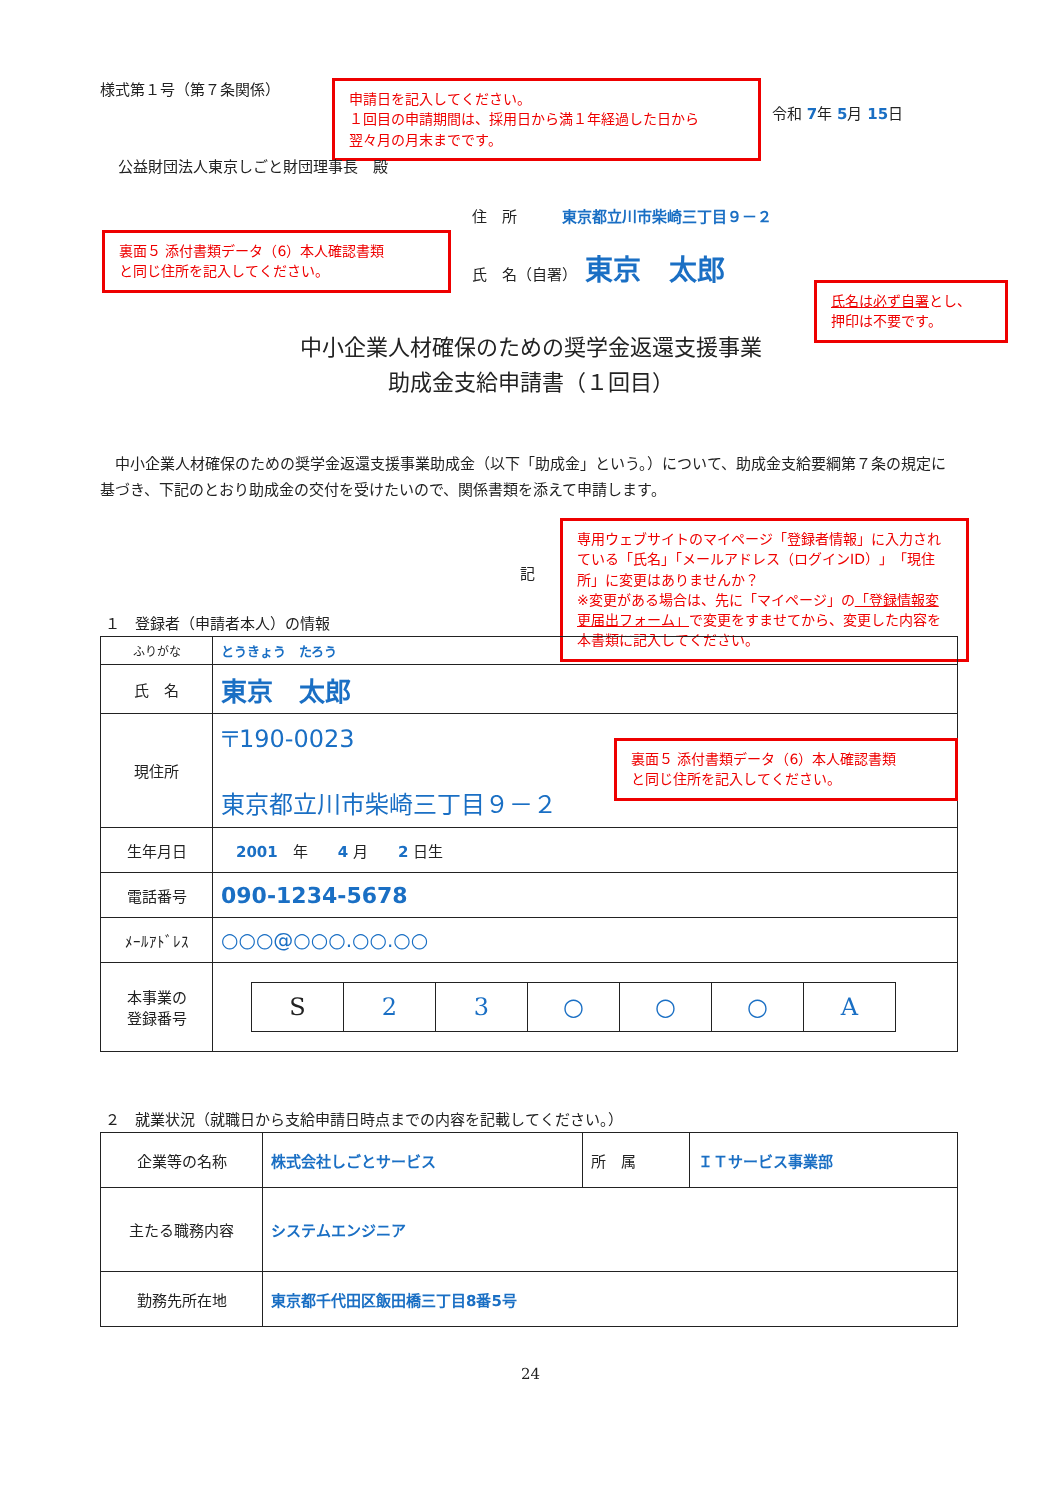様式第１号（第７条関係）
申請日を記入してください。
１回目の申請期間は、採用日から満１年経過した日から
翌々月の月末までです。
令和 7年 5月 15日
公益財団法人東京しごと財団理事長　殿
住　所　　　東京都立川市柴崎三丁目９－２
裏面５ 添付書類データ（6）本人確認書類
と同じ住所を記入してください。
氏　名（自署）　東京　太郎
氏名は必ず自署とし、
押印は不要です。
中小企業人材確保のための奨学金返還支援事業
助成金支給申請書（１回目）
　中小企業人材確保のための奨学金返還支援事業助成金（以下「助成金」という。）について、助成金支給要綱第７条の規定に基づき、下記のとおり助成金の交付を受けたいので、関係書類を添えて申請します。
記
専用ウェブサイトのマイページ「登録者情報」に入力されている「氏名」「メールアドレス（ログインID）」「現住所」に変更はありませんか？
※変更がある場合は、先に「マイページ」の「登録情報変更届出フォーム」で変更をすませてから、変更した内容を本書類に記入してください。
１　登録者（申請者本人）の情報
| ふりがな | とうきょう たろう |
| 氏 名 | 東京 太郎 |
| 現住所 | 〒190-0023 東京都立川市柴崎三丁目９－２ |
| 生年月日 | 2001 年 4 月 2 日生 |
| 電話番号 | 090-1234-5678 |
| ﾒｰﾙｱﾄﾞﾚｽ | ○○○@○○○.○○.○○ |
| 本事業の 登録番号 | / S / 2 / 3 / ○ / ○ / ○ / A / |
裏面５ 添付書類データ（6）本人確認書類
と同じ住所を記入してください。
２　就業状況（就職日から支給申請日時点までの内容を記載してください。）
| 企業等の名称 | 株式会社しごとサービス | 所 属 | ＩＴサービス事業部 |
| 主たる職務内容 | システムエンジニア | | |
| 勤務先所在地 | 東京都千代田区飯田橋三丁目8番5号 | | |
24